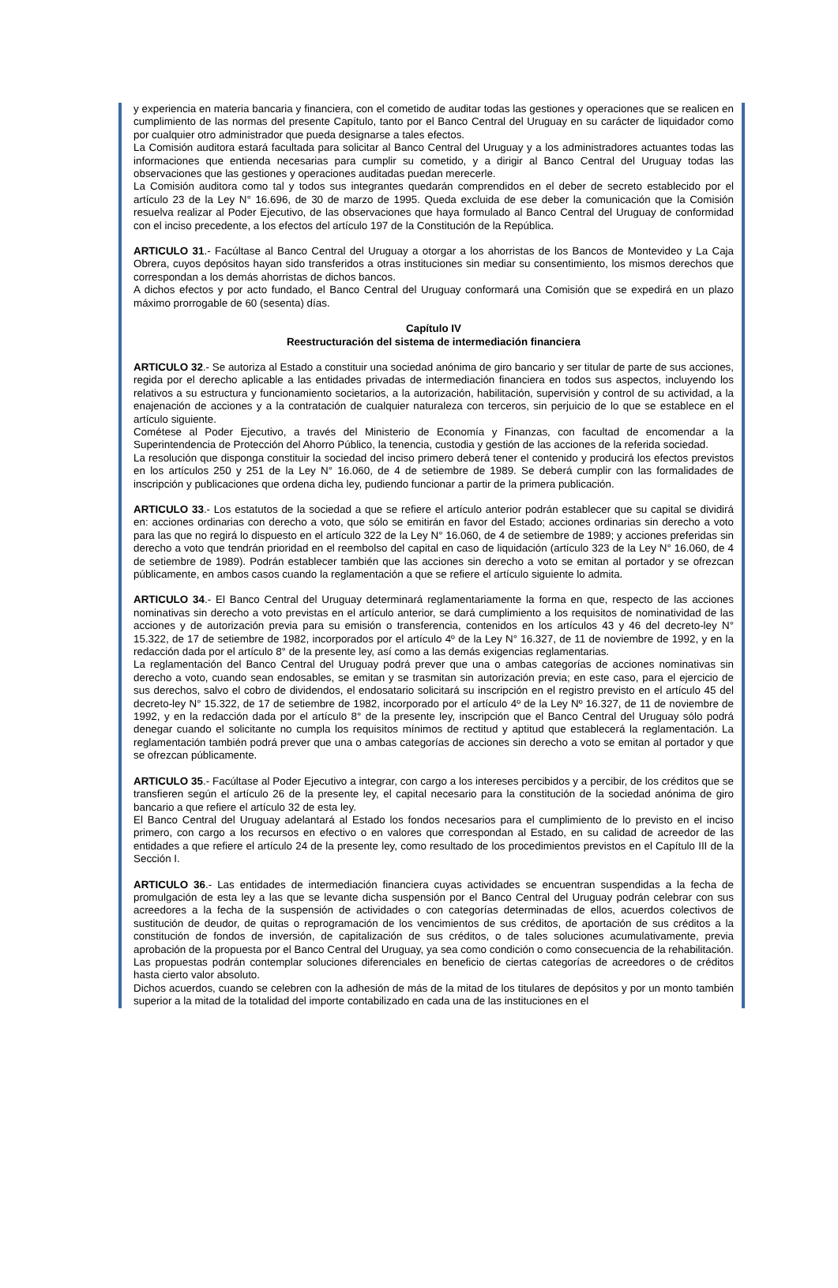y experiencia en materia bancaria y financiera, con el cometido de auditar todas las gestiones y operaciones que se realicen en cumplimiento de las normas del presente Capítulo, tanto por el Banco Central del Uruguay en su carácter de liquidador como por cualquier otro administrador que pueda designarse a tales efectos.
La Comisión auditora estará facultada para solicitar al Banco Central del Uruguay y a los administradores actuantes todas las informaciones que entienda necesarias para cumplir su cometido, y a dirigir al Banco Central del Uruguay todas las observaciones que las gestiones y operaciones auditadas puedan merecerle.
La Comisión auditora como tal y todos sus integrantes quedarán comprendidos en el deber de secreto establecido por el artículo 23 de la Ley N° 16.696, de 30 de marzo de 1995. Queda excluida de ese deber la comunicación que la Comisión resuelva realizar al Poder Ejecutivo, de las observaciones que haya formulado al Banco Central del Uruguay de conformidad con el inciso precedente, a los efectos del artículo 197 de la Constitución de la República.
ARTICULO 31.- Facúltase al Banco Central del Uruguay a otorgar a los ahorristas de los Bancos de Montevideo y La Caja Obrera, cuyos depósitos hayan sido transferidos a otras instituciones sin mediar su consentimiento, los mismos derechos que correspondan a los demás ahorristas de dichos bancos.
A dichos efectos y por acto fundado, el Banco Central del Uruguay conformará una Comisión que se expedirá en un plazo máximo prorrogable de 60 (sesenta) días.
Capítulo IV
Reestructuración del sistema de intermediación financiera
ARTICULO 32.- Se autoriza al Estado a constituir una sociedad anónima de giro bancario y ser titular de parte de sus acciones, regida por el derecho aplicable a las entidades privadas de intermediación financiera en todos sus aspectos, incluyendo los relativos a su estructura y funcionamiento societarios, a la autorización, habilitación, supervisión y control de su actividad, a la enajenación de acciones y a la contratación de cualquier naturaleza con terceros, sin perjuicio de lo que se establece en el artículo siguiente.
Cométese al Poder Ejecutivo, a través del Ministerio de Economía y Finanzas, con facultad de encomendar a la Superintendencia de Protección del Ahorro Público, la tenencia, custodia y gestión de las acciones de la referida sociedad.
La resolución que disponga constituir la sociedad del inciso primero deberá tener el contenido y producirá los efectos previstos en los artículos 250 y 251 de la Ley N° 16.060, de 4 de setiembre de 1989. Se deberá cumplir con las formalidades de inscripción y publicaciones que ordena dicha ley, pudiendo funcionar a partir de la primera publicación.
ARTICULO 33.- Los estatutos de la sociedad a que se refiere el artículo anterior podrán establecer que su capital se dividirá en: acciones ordinarias con derecho a voto, que sólo se emitirán en favor del Estado; acciones ordinarias sin derecho a voto para las que no regirá lo dispuesto en el artículo 322 de la Ley N° 16.060, de 4 de setiembre de 1989; y acciones preferidas sin derecho a voto que tendrán prioridad en el reembolso del capital en caso de liquidación (artículo 323 de la Ley N° 16.060, de 4 de setiembre de 1989). Podrán establecer también que las acciones sin derecho a voto se emitan al portador y se ofrezcan públicamente, en ambos casos cuando la reglamentación a que se refiere el artículo siguiente lo admita.
ARTICULO 34.- El Banco Central del Uruguay determinará reglamentariamente la forma en que, respecto de las acciones nominativas sin derecho a voto previstas en el artículo anterior, se dará cumplimiento a los requisitos de nominatividad de las acciones y de autorización previa para su emisión o transferencia, contenidos en los artículos 43 y 46 del decreto-ley N° 15.322, de 17 de setiembre de 1982, incorporados por el artículo 4º de la Ley N° 16.327, de 11 de noviembre de 1992, y en la redacción dada por el artículo 8° de la presente ley, así como a las demás exigencias reglamentarias.
La reglamentación del Banco Central del Uruguay podrá prever que una o ambas categorías de acciones nominativas sin derecho a voto, cuando sean endosables, se emitan y se trasmitan sin autorización previa; en este caso, para el ejercicio de sus derechos, salvo el cobro de dividendos, el endosatario solicitará su inscripción en el registro previsto en el artículo 45 del decreto-ley N° 15.322, de 17 de setiembre de 1982, incorporado por el artículo 4º de la Ley Nº 16.327, de 11 de noviembre de 1992, y en la redacción dada por el artículo 8° de la presente ley, inscripción que el Banco Central del Uruguay sólo podrá denegar cuando el solicitante no cumpla los requisitos mínimos de rectitud y aptitud que establecerá la reglamentación. La reglamentación también podrá prever que una o ambas categorías de acciones sin derecho a voto se emitan al portador y que se ofrezcan públicamente.
ARTICULO 35.- Facúltase al Poder Ejecutivo a integrar, con cargo a los intereses percibidos y a percibir, de los créditos que se transfieren según el artículo 26 de la presente ley, el capital necesario para la constitución de la sociedad anónima de giro bancario a que refiere el artículo 32 de esta ley.
El Banco Central del Uruguay adelantará al Estado los fondos necesarios para el cumplimiento de lo previsto en el inciso primero, con cargo a los recursos en efectivo o en valores que correspondan al Estado, en su calidad de acreedor de las entidades a que refiere el artículo 24 de la presente ley, como resultado de los procedimientos previstos en el Capítulo III de la Sección I.
ARTICULO 36.- Las entidades de intermediación financiera cuyas actividades se encuentran suspendidas a la fecha de promulgación de esta ley a las que se levante dicha suspensión por el Banco Central del Uruguay podrán celebrar con sus acreedores a la fecha de la suspensión de actividades o con categorías determinadas de ellos, acuerdos colectivos de sustitución de deudor, de quitas o reprogramación de los vencimientos de sus créditos, de aportación de sus créditos a la constitución de fondos de inversión, de capitalización de sus créditos, o de tales soluciones acumulativamente, previa aprobación de la propuesta por el Banco Central del Uruguay, ya sea como condición o como consecuencia de la rehabilitación. Las propuestas podrán contemplar soluciones diferenciales en beneficio de ciertas categorías de acreedores o de créditos hasta cierto valor absoluto.
Dichos acuerdos, cuando se celebren con la adhesión de más de la mitad de los titulares de depósitos y por un monto también superior a la mitad de la totalidad del importe contabilizado en cada una de las instituciones en el